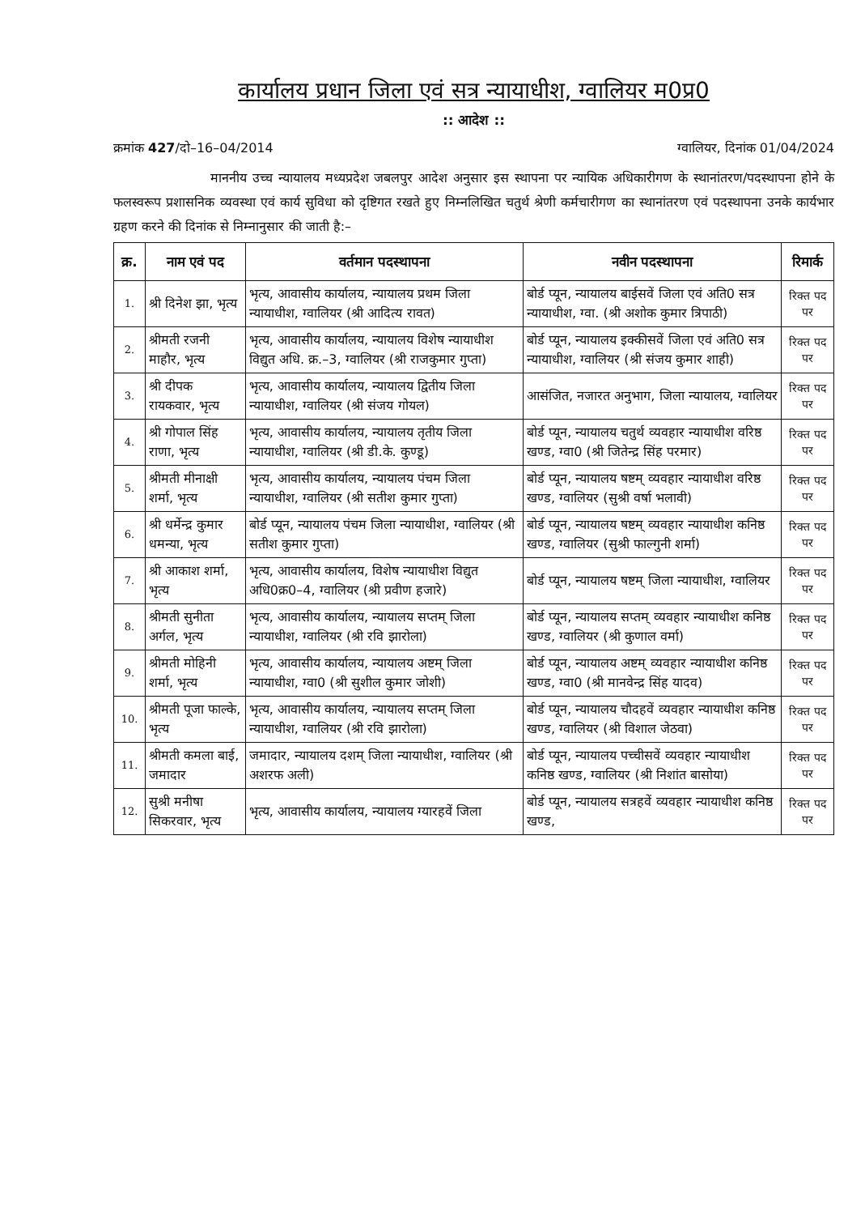कार्यालय प्रधान जिला एवं सत्र न्यायाधीश, ग्वालियर म0प्र0
:: आदेश ::
क्रमांक 427/दो–16–04/2014 ग्वालियर, दिनांक 01/04/2024
माननीय उच्च न्यायालय मध्यप्रदेश जबलपुर आदेश अनुसार इस स्थापना पर न्यायिक अधिकारीगण के स्थानांतरण/पदस्थापना होने के फलस्वरूप प्रशासनिक व्यवस्था एवं कार्य सुविधा को दृष्टिगत रखते हुए निम्नलिखित चतुर्थ श्रेणी कर्मचारीगण का स्थानांतरण एवं पदस्थापना उनके कार्यभार ग्रहण करने की दिनांक से निम्नानुसार की जाती है:–
| क्र. | नाम एवं पद | वर्तमान पदस्थापना | नवीन पदस्थापना | रिमार्क |
| --- | --- | --- | --- | --- |
| 1. | श्री दिनेश झा, भृत्य | भृत्य, आवासीय कार्यालय, न्यायालय प्रथम जिला न्यायाधीश, ग्वालियर (श्री आदित्य रावत) | बोर्ड प्यून, न्यायालय बाईसवें जिला एवं अति0 सत्र न्यायाधीश, ग्वा. (श्री अशोक कुमार त्रिपाठी) | रिक्त पद पर |
| 2. | श्रीमती रजनी माहौर, भृत्य | भृत्य, आवासीय कार्यालय, न्यायालय विशेष न्यायाधीश विद्युत अधि. क्र.–3, ग्वालियर (श्री राजकुमार गुप्ता) | बोर्ड प्यून, न्यायालय इक्कीसवें जिला एवं अति0 सत्र न्यायाधीश, ग्वालियर (श्री संजय कुमार शाही) | रिक्त पद पर |
| 3. | श्री दीपक रायकवार, भृत्य | भृत्य, आवासीय कार्यालय, न्यायालय द्वितीय जिला न्यायाधीश, ग्वालियर (श्री संजय गोयल) | आसंजित, नजारत अनुभाग, जिला न्यायालय, ग्वालियर | रिक्त पद पर |
| 4. | श्री गोपाल सिंह राणा, भृत्य | भृत्य, आवासीय कार्यालय, न्यायालय तृतीय जिला न्यायाधीश, ग्वालियर (श्री डी.के. कुण्डू) | बोर्ड प्यून, न्यायालय चतुर्थ व्यवहार न्यायाधीश वरिष्ठ खण्ड, ग्वा0 (श्री जितेन्द्र सिंह परमार) | रिक्त पद पर |
| 5. | श्रीमती मीनाक्षी शर्मा, भृत्य | भृत्य, आवासीय कार्यालय, न्यायालय पंचम जिला न्यायाधीश, ग्वालियर (श्री सतीश कुमार गुप्ता) | बोर्ड प्यून, न्यायालय षष्टम् व्यवहार न्यायाधीश वरिष्ठ खण्ड, ग्वालियर (सुश्री वर्षा भलावी) | रिक्त पद पर |
| 6. | श्री धर्मेन्द्र कुमार धमन्या, भृत्य | बोर्ड प्यून, न्यायालय पंचम जिला न्यायाधीश, ग्वालियर (श्री सतीश कुमार गुप्ता) | बोर्ड प्यून, न्यायालय षष्टम् व्यवहार न्यायाधीश कनिष्ठ खण्ड, ग्वालियर (सुश्री फाल्गुनी शर्मा) | रिक्त पद पर |
| 7. | श्री आकाश शर्मा, भृत्य | भृत्य, आवासीय कार्यालय, विशेष न्यायाधीश विद्युत अधि0क्र0–4, ग्वालियर (श्री प्रवीण हजारे) | बोर्ड प्यून, न्यायालय षष्टम् जिला न्यायाधीश, ग्वालियर | रिक्त पद पर |
| 8. | श्रीमती सुनीता अर्गल, भृत्य | भृत्य, आवासीय कार्यालय, न्यायालय सप्तम् जिला न्यायाधीश, ग्वालियर (श्री रवि झारोला) | बोर्ड प्यून, न्यायालय सप्तम् व्यवहार न्यायाधीश कनिष्ठ खण्ड, ग्वालियर (श्री कुणाल वर्मा) | रिक्त पद पर |
| 9. | श्रीमती मोहिनी शर्मा, भृत्य | भृत्य, आवासीय कार्यालय, न्यायालय अष्टम् जिला न्यायाधीश, ग्वा0 (श्री सुशील कुमार जोशी) | बोर्ड प्यून, न्यायालय अष्टम् व्यवहार न्यायाधीश कनिष्ठ खण्ड, ग्वा0 (श्री मानवेन्द्र सिंह यादव) | रिक्त पद पर |
| 10. | श्रीमती पूजा फाल्के, भृत्य | भृत्य, आवासीय कार्यालय, न्यायालय सप्तम् जिला न्यायाधीश, ग्वालियर (श्री रवि झारोला) | बोर्ड प्यून, न्यायालय चौदहवें व्यवहार न्यायाधीश कनिष्ठ खण्ड, ग्वालियर (श्री विशाल जेठवा) | रिक्त पद पर |
| 11. | श्रीमती कमला बाई, जमादार | जमादार, न्यायालय दशम् जिला न्यायाधीश, ग्वालियर (श्री अशरफ अली) | बोर्ड प्यून, न्यायालय पच्चीसवें व्यवहार न्यायाधीश कनिष्ठ खण्ड, ग्वालियर (श्री निशांत बासोया) | रिक्त पद पर |
| 12. | सुश्री मनीषा सिकरवार, भृत्य | भृत्य, आवासीय कार्यालय, न्यायालय ग्यारहवें जिला | बोर्ड प्यून, न्यायालय सत्रहवें व्यवहार न्यायाधीश कनिष्ठ खण्ड, | रिक्त पद पर |